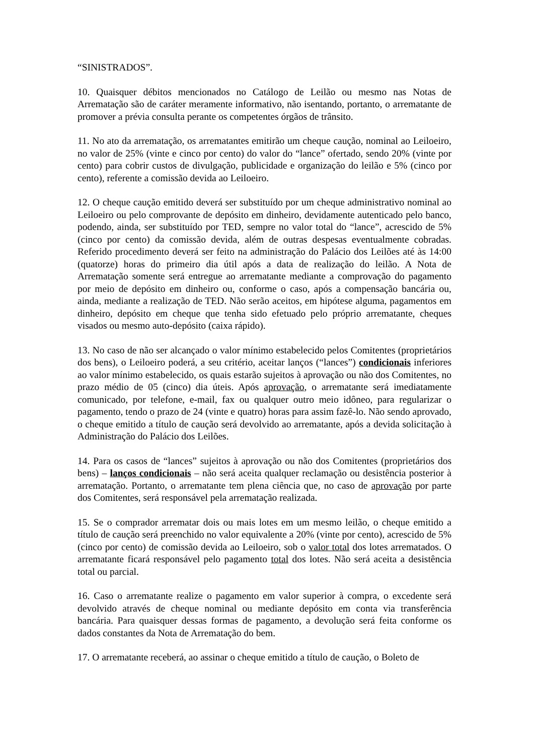“SINISTRADOS”.
10. Quaisquer débitos mencionados no Catálogo de Leilão ou mesmo nas Notas de Arrematação são de caráter meramente informativo, não isentando, portanto, o arrematante de promover a prévia consulta perante os competentes órgãos de trânsito.
11. No ato da arrematação, os arrematantes emitirão um cheque caução, nominal ao Leiloeiro, no valor de 25% (vinte e cinco por cento) do valor do “lance” ofertado, sendo 20% (vinte por cento) para cobrir custos de divulgação, publicidade e organização do leilão e 5% (cinco por cento), referente a comissão devida ao Leiloeiro.
12. O cheque caução emitido deverá ser substituído por um cheque administrativo nominal ao Leiloeiro ou pelo comprovante de depósito em dinheiro, devidamente autenticado pelo banco, podendo, ainda, ser substituído por TED, sempre no valor total do “lance”, acrescido de 5% (cinco por cento) da comissão devida, além de outras despesas eventualmente cobradas. Referido procedimento deverá ser feito na administração do Palácio dos Leilões até às 14:00 (quatorze) horas do primeiro dia útil após a data de realização do leilão. A Nota de Arrematação somente será entregue ao arrematante mediante a comprovação do pagamento por meio de depósito em dinheiro ou, conforme o caso, após a compensação bancária ou, ainda, mediante a realização de TED. Não serão aceitos, em hipótese alguma, pagamentos em dinheiro, depósito em cheque que tenha sido efetuado pelo próprio arrematante, cheques visados ou mesmo auto-depósito (caixa rápido).
13. No caso de não ser alcançado o valor mínimo estabelecido pelos Comitentes (proprietários dos bens), o Leiloeiro poderá, a seu critério, aceitar lanços (“lances”) condicionais inferiores ao valor mínimo estabelecido, os quais estarão sujeitos à aprovação ou não dos Comitentes, no prazo médio de 05 (cinco) dia úteis. Após aprovação, o arrematante será imediatamente comunicado, por telefone, e-mail, fax ou qualquer outro meio idôneo, para regularizar o pagamento, tendo o prazo de 24 (vinte e quatro) horas para assim fazê-lo. Não sendo aprovado, o cheque emitido a título de caução será devolvido ao arrematante, após a devida solicitação à Administração do Palácio dos Leilões.
14. Para os casos de “lances” sujeitos à aprovação ou não dos Comitentes (proprietários dos bens) – lanços condicionais – não será aceita qualquer reclamação ou desistência posterior à arrematação. Portanto, o arrematante tem plena ciência que, no caso de aprovação por parte dos Comitentes, será responsável pela arrematação realizada.
15. Se o comprador arrematar dois ou mais lotes em um mesmo leilão, o cheque emitido a título de caução será preenchido no valor equivalente a 20% (vinte por cento), acrescido de 5% (cinco por cento) de comissão devida ao Leiloeiro, sob o valor total dos lotes arrematados. O arrematante ficará responsável pelo pagamento total dos lotes. Não será aceita a desistência total ou parcial.
16. Caso o arrematante realize o pagamento em valor superior à compra, o excedente será devolvido através de cheque nominal ou mediante depósito em conta via transferência bancária. Para quaisquer dessas formas de pagamento, a devolução será feita conforme os dados constantes da Nota de Arrematação do bem.
17. O arrematante receberá, ao assinar o cheque emitido a título de caução, o Boleto de